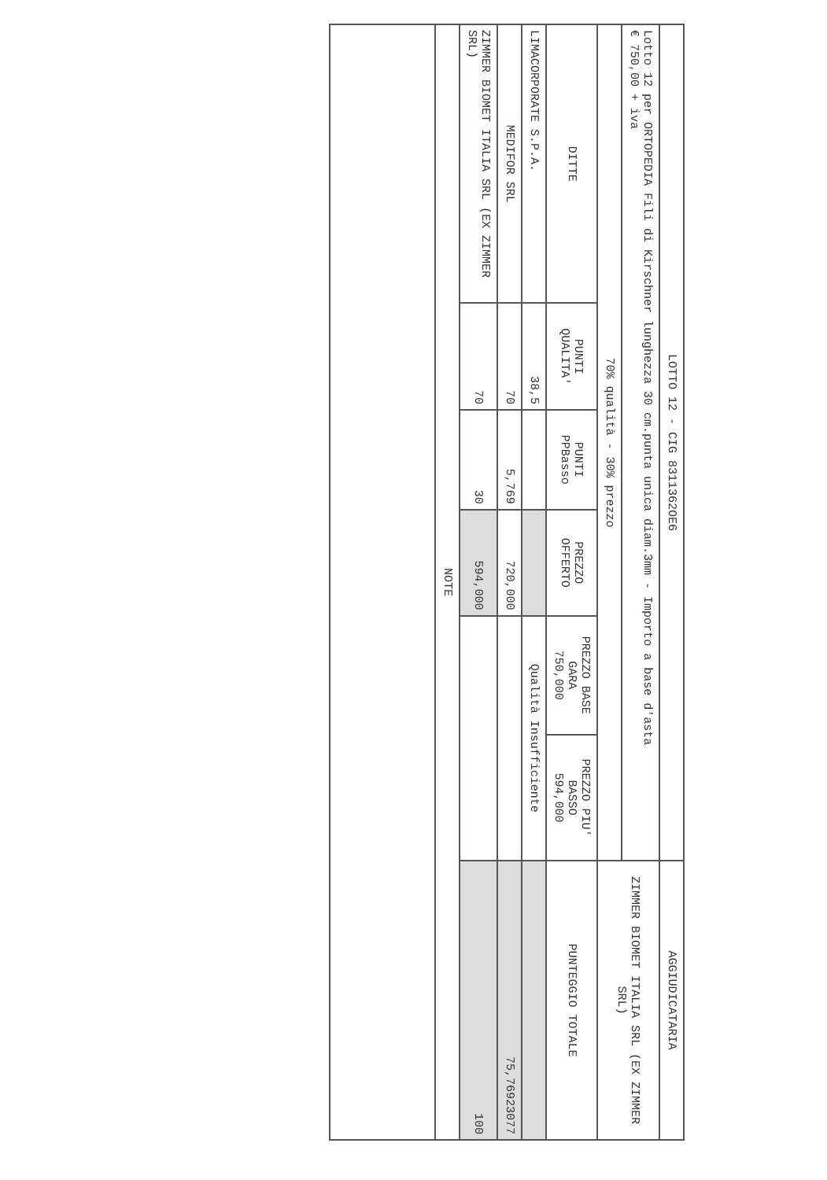| LOTTO 12 - CIG 8311362OE6 | | | | | | AGGIUDICATARIA |
| --- | --- | --- | --- | --- | --- | --- |
| Lotto 12 per ORTOPEDIA Fili di Kirschner lunghezza 30 cm.punta unica diam.3mm - Importo a base d'asta € 750,00 + iva | | | | | | ZIMMER BIOMET ITALIA SRL (EX ZIMMER SRL) |
| 70% qualità - 30% prezzo | | | | | | |
| DITTE | PUNTI QUALITA' | PUNTI PPBasso | PREZZO OFFERTO | PREZZO BASE GARA 750,000 | PREZZO PIU' BASSO 594,000 | PUNTEGGIO TOTALE |
| LIMACORPORATE S.P.A. | 38,5 | | | Qualità Insufficiente | | |
| MEDIFOR SRL | 70 | 5,769 | 720,000 | | | 75,76923077 |
| ZIMMER BIOMET ITALIA SRL (EX ZIMMER SRL) | 70 | 30 | 594,000 | | | 100 |
| NOTE | | | | | | |